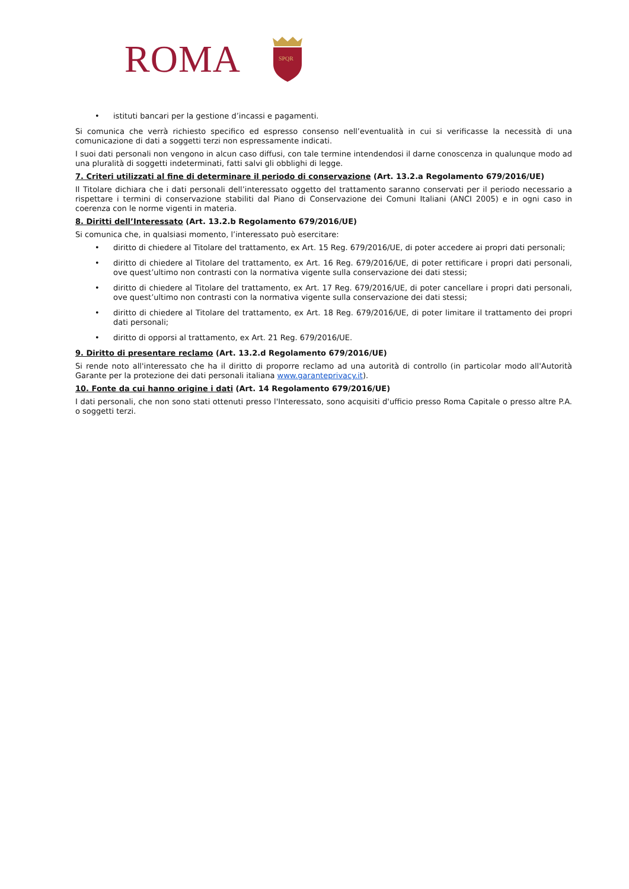ROMA
SPQR
• istituti bancari per la gestione d’incassi e pagamenti.
Si comunica che verrà richiesto specifico ed espresso consenso nell’eventualità in cui si verificasse la necessità di una comunicazione di dati a soggetti terzi non espressamente indicati.
I suoi dati personali non vengono in alcun caso diffusi, con tale termine intendendosi il darne conoscenza in qualunque modo ad una pluralità di soggetti indeterminati, fatti salvi gli obblighi di legge.
7. Criteri utilizzati al fine di determinare il periodo di conservazione (Art. 13.2.a Regolamento 679/2016/UE)
Il Titolare dichiara che i dati personali dell’interessato oggetto del trattamento saranno conservati per il periodo necessario a rispettare i termini di conservazione stabiliti dal Piano di Conservazione dei Comuni Italiani (ANCI 2005) e in ogni caso in coerenza con le norme vigenti in materia.
8. Diritti dell’Interessato (Art. 13.2.b Regolamento 679/2016/UE)
Si comunica che, in qualsiasi momento, l’interessato può esercitare:
• diritto di chiedere al Titolare del trattamento, ex Art. 15 Reg. 679/2016/UE, di poter accedere ai propri dati personali;
• diritto di chiedere al Titolare del trattamento, ex Art. 16 Reg. 679/2016/UE, di poter rettificare i propri dati personali, ove quest’ultimo non contrasti con la normativa vigente sulla conservazione dei dati stessi;
• diritto di chiedere al Titolare del trattamento, ex Art. 17 Reg. 679/2016/UE, di poter cancellare i propri dati personali, ove quest’ultimo non contrasti con la normativa vigente sulla conservazione dei dati stessi;
• diritto di chiedere al Titolare del trattamento, ex Art. 18 Reg. 679/2016/UE, di poter limitare il trattamento dei propri dati personali;
• diritto di opporsi al trattamento, ex Art. 21 Reg. 679/2016/UE.
9. Diritto di presentare reclamo (Art. 13.2.d Regolamento 679/2016/UE)
Si rende noto all'interessato che ha il diritto di proporre reclamo ad una autorità di controllo (in particolar modo all'Autorità Garante per la protezione dei dati personali italiana www.garanteprivacy.it).
10. Fonte da cui hanno origine i dati (Art. 14 Regolamento 679/2016/UE)
I dati personali, che non sono stati ottenuti presso l'Interessato, sono acquisiti d'ufficio presso Roma Capitale o presso altre P.A. o soggetti terzi.